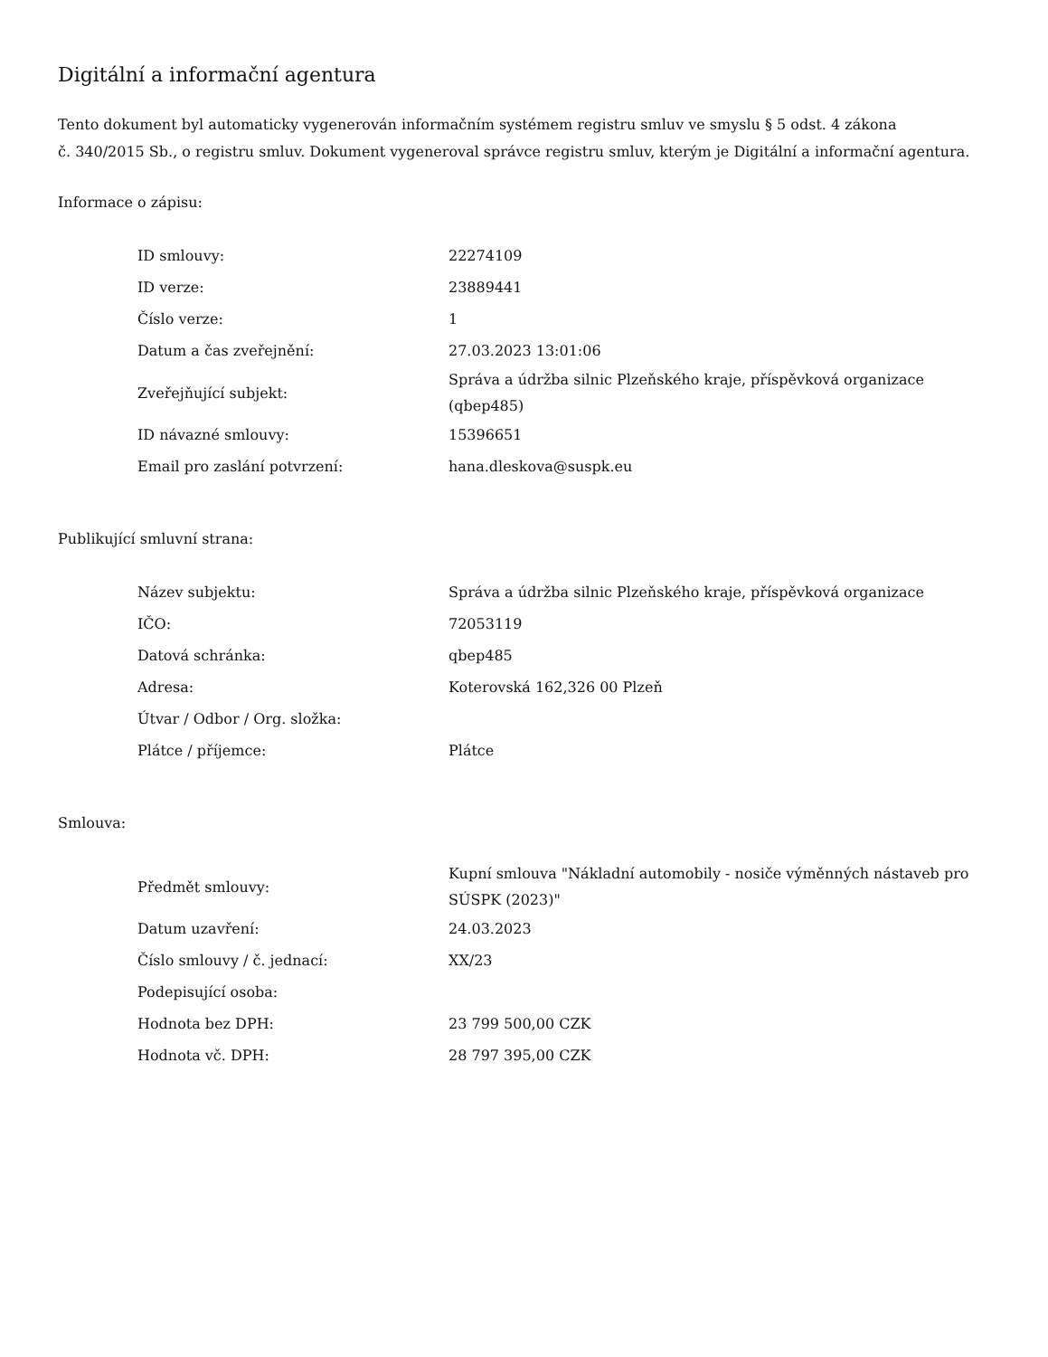Digitální a informační agentura
Tento dokument byl automaticky vygenerován informačním systémem registru smluv ve smyslu § 5 odst. 4 zákona
č. 340/2015 Sb., o registru smluv. Dokument vygeneroval správce registru smluv, kterým je Digitální a informační agentura.
Informace o zápisu:
| ID smlouvy: | 22274109 |
| ID verze: | 23889441 |
| Číslo verze: | 1 |
| Datum a čas zveřejnění: | 27.03.2023 13:01:06 |
| Zveřejňující subjekt: | Správa a údržba silnic Plzeňského kraje, příspěvková organizace (qbep485) |
| ID návazné smlouvy: | 15396651 |
| Email pro zaslání potvrzení: | hana.dleskova@suspk.eu |
Publikující smluvní strana:
| Název subjektu: | Správa a údržba silnic Plzeňského kraje, příspěvková organizace |
| IČO: | 72053119 |
| Datová schránka: | qbep485 |
| Adresa: | Koterovská 162,326 00 Plzeň |
| Útvar / Odbor / Org. složka: | |
| Plátce / příjemce: | Plátce |
Smlouva:
| Předmět smlouvy: | Kupní smlouva "Nákladní automobily - nosiče výměnných nástaveb pro SÚSPK (2023)" |
| Datum uzavření: | 24.03.2023 |
| Číslo smlouvy / č. jednací: | XX/23 |
| Podepisující osoba: | |
| Hodnota bez DPH: | 23 799 500,00 CZK |
| Hodnota vč. DPH: | 28 797 395,00 CZK |